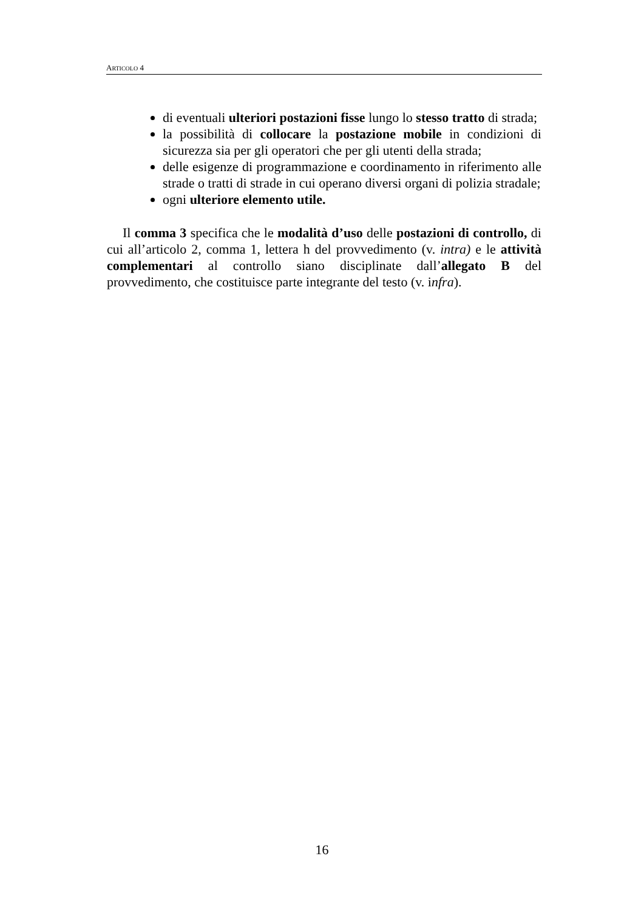ARTICOLO 4
di eventuali ulteriori postazioni fisse lungo lo stesso tratto di strada;
la possibilità di collocare la postazione mobile in condizioni di sicurezza sia per gli operatori che per gli utenti della strada;
delle esigenze di programmazione e coordinamento in riferimento alle strade o tratti di strade in cui operano diversi organi di polizia stradale;
ogni ulteriore elemento utile.
Il comma 3 specifica che le modalità d’uso delle postazioni di controllo, di cui all’articolo 2, comma 1, lettera h del provvedimento (v. intra) e le attività complementari al controllo siano disciplinate dall’allegato B del provvedimento, che costituisce parte integrante del testo (v. infra).
16